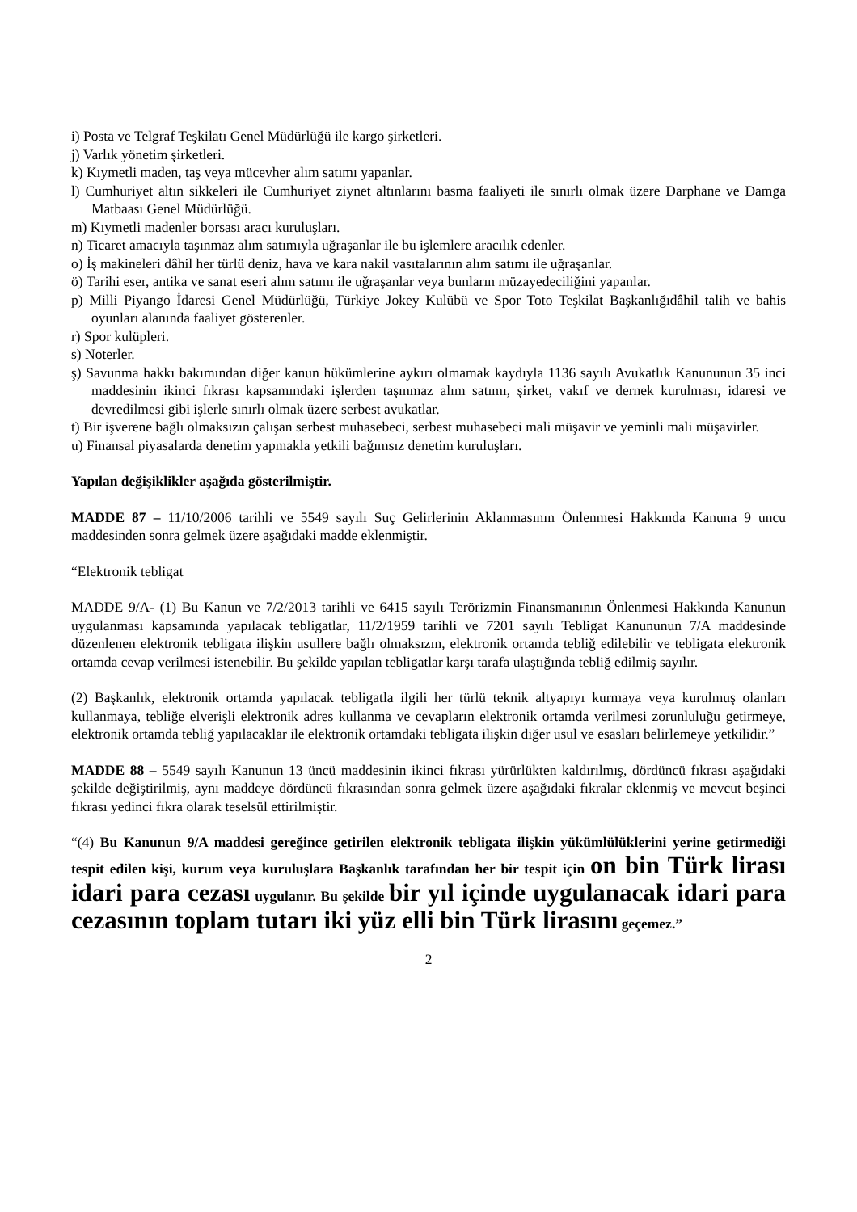i) Posta ve Telgraf Teşkilatı Genel Müdürlüğü ile kargo şirketleri.
j) Varlık yönetim şirketleri.
k) Kıymetli maden, taş veya mücevher alım satımı yapanlar.
l) Cumhuriyet altın sikkeleri ile Cumhuriyet ziynet altınlarını basma faaliyeti ile sınırlı olmak üzere Darphane ve Damga Matbaası Genel Müdürlüğü.
m) Kıymetli madenler borsası aracı kuruluşları.
n) Ticaret amacıyla taşınmaz alım satımıyla uğraşanlar ile bu işlemlere aracılık edenler.
o) İş makineleri dâhil her türlü deniz, hava ve kara nakil vasıtalarının alım satımı ile uğraşanlar.
ö) Tarihi eser, antika ve sanat eseri alım satımı ile uğraşanlar veya bunların müzayedeciliğini yapanlar.
p) Milli Piyango İdaresi Genel Müdürlüğü, Türkiye Jokey Kulübü ve Spor Toto Teşkilat Başkanlığıdâhil talih ve bahis oyunları alanında faaliyet gösterenler.
r) Spor kulüpleri.
s) Noterler.
ş) Savunma hakkı bakımından diğer kanun hükümlerine aykırı olmamak kaydıyla 1136 sayılı Avukatlık Kanununun 35 inci maddesinin ikinci fıkrası kapsamındaki işlerden taşınmaz alım satımı, şirket, vakıf ve dernek kurulması, idaresi ve devredilmesi gibi işlerle sınırlı olmak üzere serbest avukatlar.
t) Bir işverene bağlı olmaksızın çalışan serbest muhasebeci, serbest muhasebeci mali müşavir ve yeminli mali müşavirler.
u) Finansal piyasalarda denetim yapmakla yetkili bağımsız denetim kuruluşları.
Yapılan değişiklikler aşağıda gösterilmiştir.
MADDE 87 – 11/10/2006 tarihli ve 5549 sayılı Suç Gelirlerinin Aklanmasının Önlenmesi Hakkında Kanuna 9 uncu maddesinden sonra gelmek üzere aşağıdaki madde eklenmiştir.
“Elektronik tebligat
MADDE 9/A- (1) Bu Kanun ve 7/2/2013 tarihli ve 6415 sayılı Terörizmin Finansmanının Önlenmesi Hakkında Kanunun uygulanması kapsamında yapılacak tebligatlar, 11/2/1959 tarihli ve 7201 sayılı Tebligat Kanununun 7/A maddesinde düzenlenen elektronik tebligata ilişkin usullere bağlı olmaksızın, elektronik ortamda tebliğ edilebilir ve tebligata elektronik ortamda cevap verilmesi istenebilir. Bu şekilde yapılan tebligatlar karşı tarafa ulaştığında tebliğ edilmiş sayılır.
(2) Başkanlık, elektronik ortamda yapılacak tebligatla ilgili her türlü teknik altyapıyı kurmaya veya kurulmuş olanları kullanmaya, tebliğe elverişli elektronik adres kullanma ve cevapların elektronik ortamda verilmesi zorunluluğu getirmeye, elektronik ortamda tebliğ yapılacaklar ile elektronik ortamdaki tebligata ilişkin diğer usul ve esasları belirlemeye yetkilidir.”
MADDE 88 – 5549 sayılı Kanunun 13 üncü maddesinin ikinci fıkrası yürürlükten kaldırılmış, dördüncü fıkrası aşağıdaki şekilde değiştirilmiş, aynı maddeye dördüncü fıkrasından sonra gelmek üzere aşağıdaki fıkralar eklenmiş ve mevcut beşinci fıkrası yedinci fıkra olarak teselsül ettirilmiştir.
“(4) Bu Kanunun 9/A maddesi gereğince getirilen elektronik tebligata ilişkin yükümlülüklerini yerine getirmediği tespit edilen kişi, kurum veya kuruluşlara Başkanlık tarafından her bir tespit için on bin Türk lirası idari para cezası uygulanır. Bu şekilde bir yıl içinde uygulanacak idari para cezasının toplam tutarı iki yüz elli bin Türk lirasını geçemez.”
2